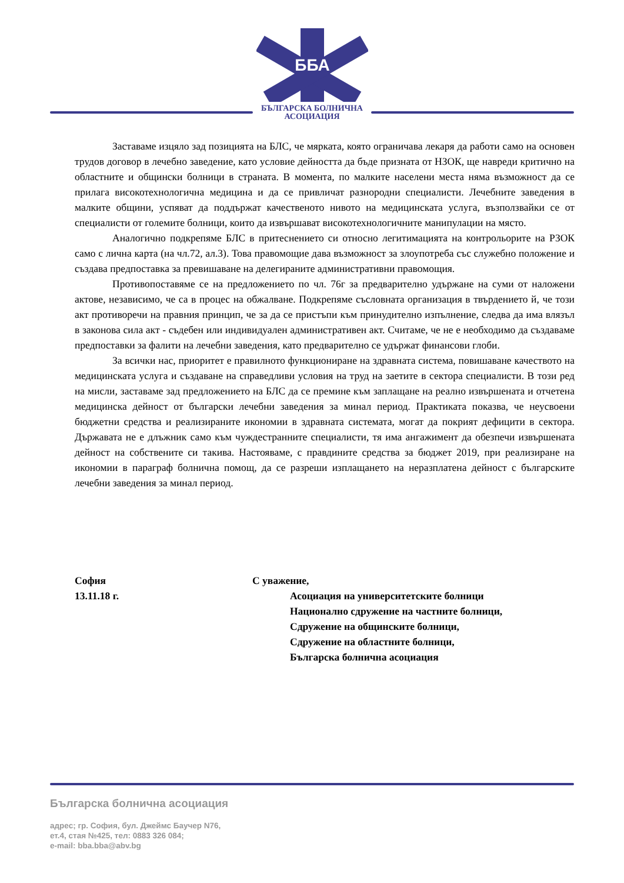ББА
БЪЛГАРСКА БОЛНИЧНА
АСОЦИАЦИЯ
Заставаме изцяло зад позицията на БЛС, че мярката, която ограничава лекаря да работи само на основен трудов договор в лечебно заведение, като условие дейността да бъде призната от НЗОК, ще навреди критично на областните и общински болници в страната. В момента, по малките населени места няма възможност да се прилага високотехнологична медицина и да се привличат разнородни специалисти. Лечебните заведения в малките общини, успяват да поддържат качественото нивото на медицинската услуга, възползвайки се от специалисти от големите болници, които да извършават високотехнологичните манипулации на място.
Аналогично подкрепяме БЛС в притеснението си относно легитимацията на контрольорите на РЗОК само с лична карта (на чл.72, ал.3). Това правомощие дава възможност за злоупотреба със служебно положение и създава предпоставка за превишаване на делегираните административни правомощия.
Противопоставяме се на предложението по чл. 76г за предварително удържане на суми от наложени актове, независимо, че са в процес на обжалване. Подкрепяме съсловната организация в твърдението й, че този акт противоречи на правния принцип, че за да се пристъпи към принудително изпълнение, следва да има влязъл в законова сила акт - съдебен или индивидуален административен акт. Считаме, че не е необходимо да създаваме предпоставки за фалити на лечебни заведения, като предварително се удържат финансови глоби.
За всички нас, приоритет е правилното функциониране на здравната система, повишаване качеството на медицинската услуга и създаване на справедливи условия на труд на заетите в сектора специалисти. В този ред на мисли, заставаме зад предложението на БЛС да се премине към заплащане на реално извършената и отчетена медицинска дейност от български лечебни заведения за минал период. Практиката показва, че неусвоени бюджетни средства и реализираните икономии в здравната системата, могат да покрият дефицити в сектора. Държавата не е длъжник само към чуждестранните специалисти, тя има ангажимент да обезпечи извършената дейност на собствените си такива. Настояваме, с правдините средства за бюджет 2019, при реализиране на икономии в параграф болнична помощ, да се разреши изплащането на неразплатена дейност с българските лечебни заведения за минал период.
София
13.11.18 г.
С уважение,
Асоциация на университетските болници
Национално сдружение на частните болници,
Сдружение на общинските болници,
Сдружение на областните болници,
Българска болнична асоциация
Българска болнична асоциация
адрес; гр. София, бул. Джеймс Баучер N76,
ет.4, стая №425, тел: 0883 326 084;
e-mail: bba.bba@abv.bg